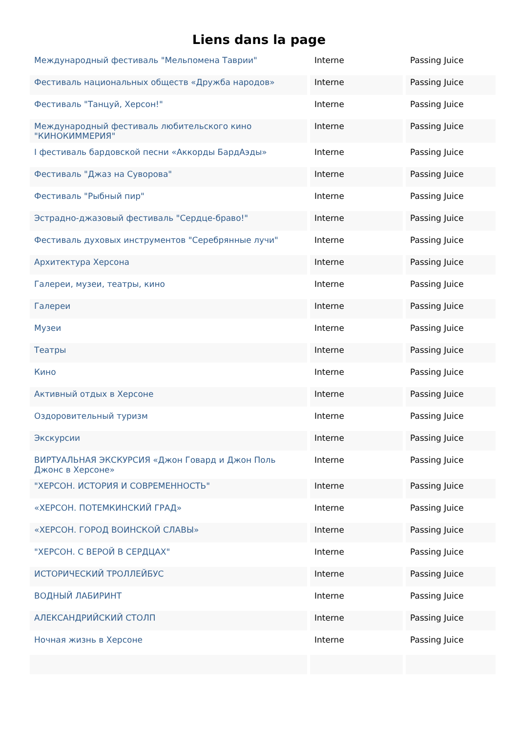Liens dans la page
| Международный фестиваль "Мельпомена Таврии" | Interne | Passing Juice |
| Фестиваль национальных обществ «Дружба народов» | Interne | Passing Juice |
| Фестиваль "Танцуй, Херсон!" | Interne | Passing Juice |
| Международный фестиваль любительского кино "КИНОКИММЕРИЯ" | Interne | Passing Juice |
| I фестиваль бардовской песни «Аккорды БардАэды» | Interne | Passing Juice |
| Фестиваль "Джаз на Суворова" | Interne | Passing Juice |
| Фестиваль "Рыбный пир" | Interne | Passing Juice |
| Эстрадно-джазовый фестиваль "Сердце-браво!" | Interne | Passing Juice |
| Фестиваль духовых инструментов "Серебрянные лучи" | Interne | Passing Juice |
| Архитектура Херсона | Interne | Passing Juice |
| Галереи, музеи, театры, кино | Interne | Passing Juice |
| Галереи | Interne | Passing Juice |
| Музеи | Interne | Passing Juice |
| Театры | Interne | Passing Juice |
| Кино | Interne | Passing Juice |
| Активный отдых в Херсоне | Interne | Passing Juice |
| Оздоровительный туризм | Interne | Passing Juice |
| Экскурсии | Interne | Passing Juice |
| ВИРТУАЛЬНАЯ ЭКСКУРСИЯ «Джон Говард и Джон Поль Джонс в Херсоне» | Interne | Passing Juice |
| "ХЕРСОН. ИСТОРИЯ И СОВРЕМЕННОСТЬ" | Interne | Passing Juice |
| «ХЕРСОН. ПОТЕМКИНСКИЙ ГРАД» | Interne | Passing Juice |
| «ХЕРСОН. ГОРОД ВОИНСКОЙ СЛАВЫ» | Interne | Passing Juice |
| "ХЕРСОН. С ВЕРОЙ В СЕРДЦАХ" | Interne | Passing Juice |
| ИСТОРИЧЕСКИЙ ТРОЛЛЕЙБУС | Interne | Passing Juice |
| ВОДНЫЙ ЛАБИРИНТ | Interne | Passing Juice |
| АЛЕКСАНДРИЙСКИЙ СТОЛП | Interne | Passing Juice |
| Ночная жизнь в Херсоне | Interne | Passing Juice |